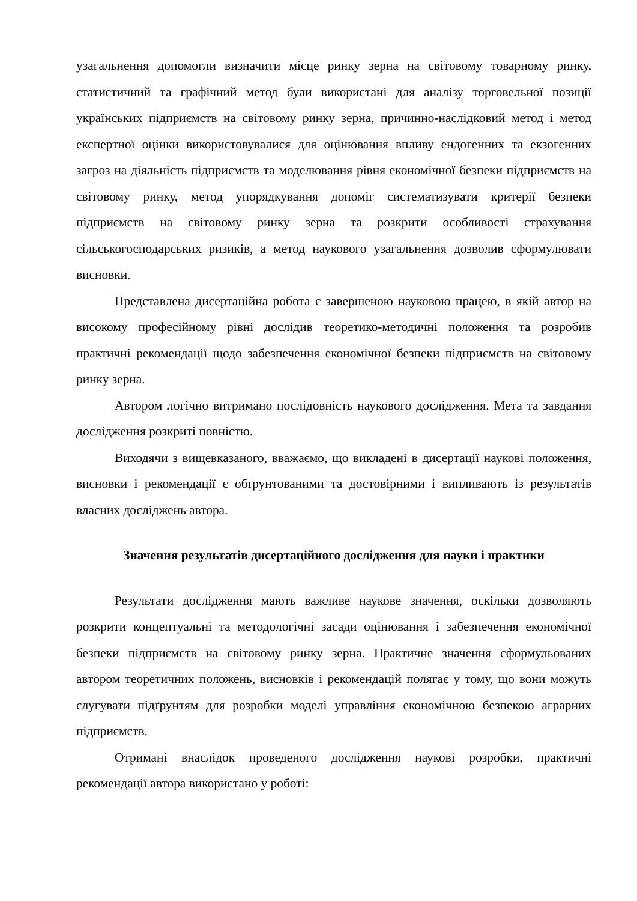узагальнення допомогли визначити місце ринку зерна на світовому товарному ринку, статистичний та графічний метод були використані для аналізу торговельної позиції українських підприємств на світовому ринку зерна, причинно-наслідковий метод і метод експертної оцінки використовувалися для оцінювання впливу ендогенних та екзогенних загроз на діяльність підприємств та моделювання рівня економічної безпеки підприємств на світовому ринку, метод упорядкування допоміг систематизувати критерії безпеки підприємств на світовому ринку зерна та розкрити особливості страхування сільськогосподарських ризиків, а метод наукового узагальнення дозволив сформулювати висновки.
Представлена дисертаційна робота є завершеною науковою працею, в якій автор на високому професійному рівні дослідив теоретико-методичні положення та розробив практичні рекомендації щодо забезпечення економічної безпеки підприємств на світовому ринку зерна.
Автором логічно витримано послідовність наукового дослідження. Мета та завдання дослідження розкриті повністю.
Виходячи з вищевказаного, вважаємо, що викладені в дисертації наукові положення, висновки і рекомендації є обґрунтованими та достовірними і випливають із результатів власних досліджень автора.
Значення результатів дисертаційного дослідження для науки і практики
Результати дослідження мають важливе наукове значення, оскільки дозволяють розкрити концептуальні та методологічні засади оцінювання і забезпечення економічної безпеки підприємств на світовому ринку зерна. Практичне значення сформульованих автором теоретичних положень, висновків і рекомендацій полягає у тому, що вони можуть слугувати підґрунтям для розробки моделі управління економічною безпекою аграрних підприємств.
Отримані внаслідок проведеного дослідження наукові розробки, практичні рекомендації автора використано у роботі: